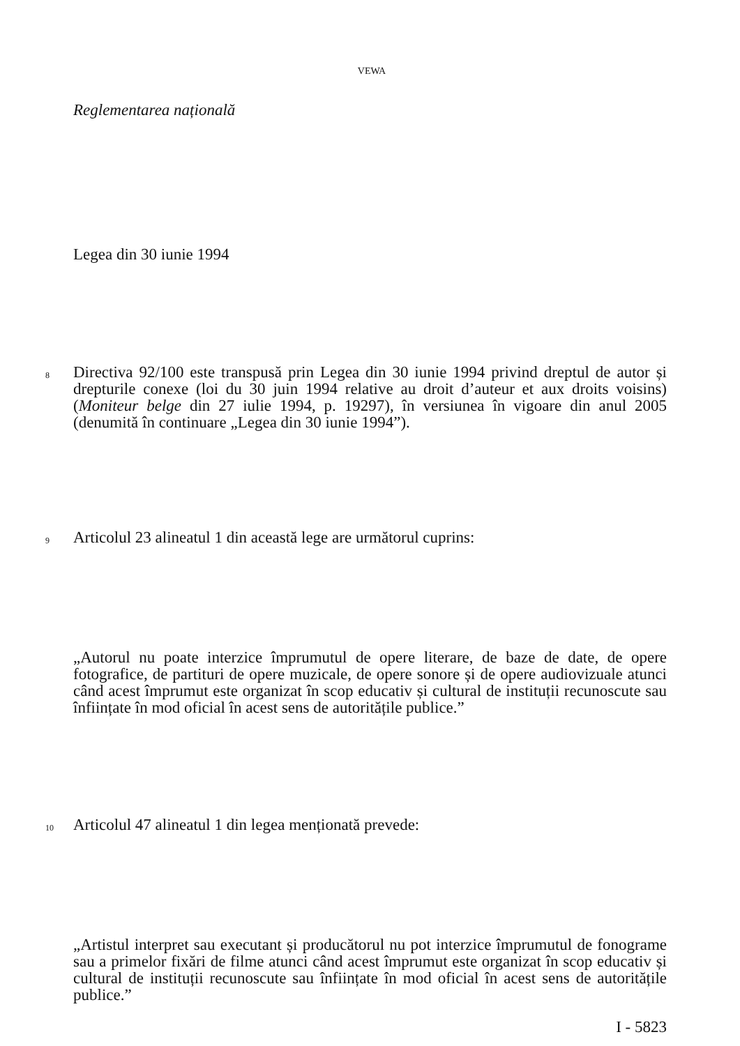VEWA
Reglementarea națională
Legea din 30 iunie 1994
8 Directiva 92/100 este transpusă prin Legea din 30 iunie 1994 privind dreptul de autor și drepturile conexe (loi du 30 juin 1994 relative au droit d’auteur et aux droits voisins) (Moniteur belge din 27 iulie 1994, p. 19297), în versiunea în vigoare din anul 2005 (denumită în continuare „Legea din 30 iunie 1994”).
9 Articolul 23 alineatul 1 din această lege are următorul cuprins:
„Autorul nu poate interzice împrumutul de opere literare, de baze de date, de opere fotografice, de partituri de opere muzicale, de opere sonore și de opere audiovizuale atunci când acest împrumut este organizat în scop educativ și cultural de instituții recunoscute sau înființate în mod oficial în acest sens de autoritățile publice.”
10 Articolul 47 alineatul 1 din legea menționată prevede:
„Artistul interpret sau executant și producătorul nu pot interzice împrumutul de fonograme sau a primelor fixări de filme atunci când acest împrumut este organizat în scop educativ și cultural de instituții recunoscute sau înființate în mod oficial în acest sens de autoritățile publice.”
I - 5823